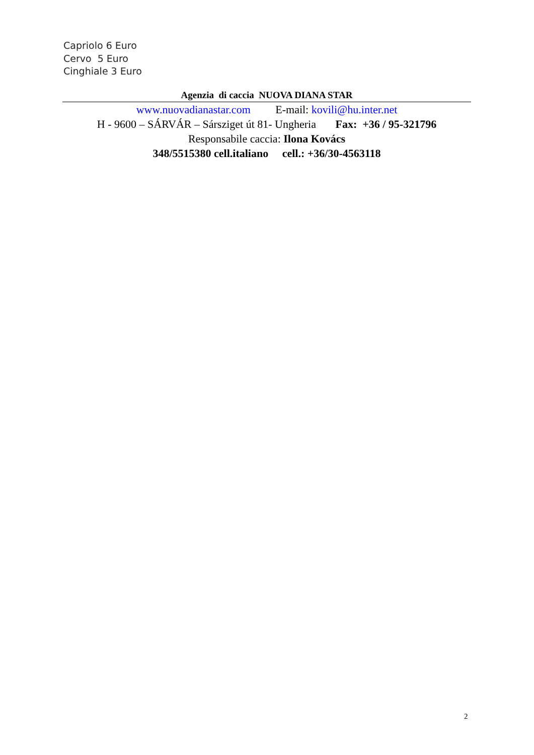Capriolo 6 Euro
Cervo 5 Euro
Cinghiale 3 Euro
Agenzia di caccia NUOVA DIANA STAR
www.nuovadianastar.com E-mail: kovili@hu.inter.net
H - 9600 – SÁRVÁR – Sársziget út 81- Ungheria Fax: +36 / 95-321796
Responsabile caccia: Ilona Kovács
348/5515380 cell.italiano cell.: +36/30-4563118
2